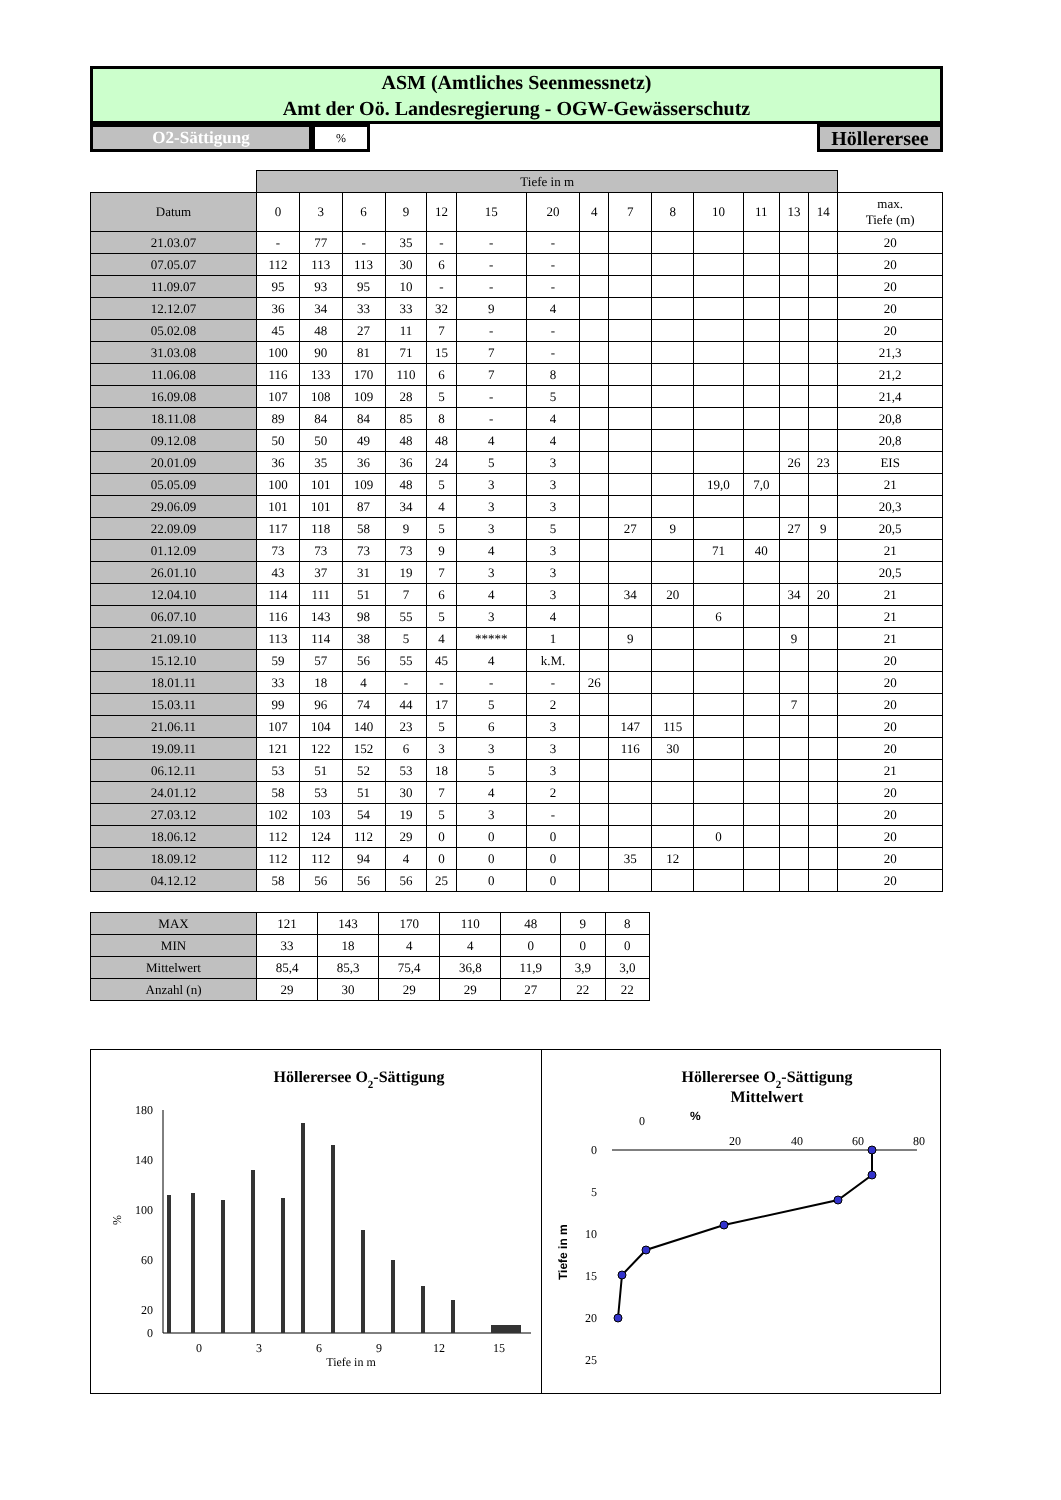ASM (Amtliches Seenmessnetz)
Amt der Oö. Landesregierung - OGW-Gewässerschutz
O2-Sättigung
%
Höllerersee
| | Tiefe in m | | | | | | | | | | | | | | |
| Datum | 0 | 3 | 6 | 9 | 12 | 15 | 20 | 4 | 7 | 8 | 10 | 11 | 13 | 14 | max. Tiefe (m) |
| 21.03.07 | - | 77 | - | 35 | - | - | - | | | | | | | | 20 |
| 07.05.07 | 112 | 113 | 113 | 30 | 6 | - | - | | | | | | | | 20 |
| 11.09.07 | 95 | 93 | 95 | 10 | - | - | - | | | | | | | | 20 |
| 12.12.07 | 36 | 34 | 33 | 33 | 32 | 9 | 4 | | | | | | | | 20 |
| 05.02.08 | 45 | 48 | 27 | 11 | 7 | - | - | | | | | | | | 20 |
| 31.03.08 | 100 | 90 | 81 | 71 | 15 | 7 | - | | | | | | | | 21,3 |
| 11.06.08 | 116 | 133 | 170 | 110 | 6 | 7 | 8 | | | | | | | | 21,2 |
| 16.09.08 | 107 | 108 | 109 | 28 | 5 | - | 5 | | | | | | | | 21,4 |
| 18.11.08 | 89 | 84 | 84 | 85 | 8 | - | 4 | | | | | | | | 20,8 |
| 09.12.08 | 50 | 50 | 49 | 48 | 48 | 4 | 4 | | | | | | | | 20,8 |
| 20.01.09 | 36 | 35 | 36 | 36 | 24 | 5 | 3 | | | | | | 26 | 23 | EIS |
| 05.05.09 | 100 | 101 | 109 | 48 | 5 | 3 | 3 | | | | 19,0 | 7,0 | | | 21 |
| 29.06.09 | 101 | 101 | 87 | 34 | 4 | 3 | 3 | | | | | | | | 20,3 |
| 22.09.09 | 117 | 118 | 58 | 9 | 5 | 3 | 5 | | 27 | 9 | | | 27 | 9 | 20,5 |
| 01.12.09 | 73 | 73 | 73 | 73 | 9 | 4 | 3 | | | | 71 | 40 | | | 21 |
| 26.01.10 | 43 | 37 | 31 | 19 | 7 | 3 | 3 | | | | | | | | 20,5 |
| 12.04.10 | 114 | 111 | 51 | 7 | 6 | 4 | 3 | | 34 | 20 | | | 34 | 20 | 21 |
| 06.07.10 | 116 | 143 | 98 | 55 | 5 | 3 | 4 | | | | 6 | | | | 21 |
| 21.09.10 | 113 | 114 | 38 | 5 | 4 | ***** | 1 | | 9 | | | | 9 | | 21 |
| 15.12.10 | 59 | 57 | 56 | 55 | 45 | 4 | k.M. | | | | | | | | 20 |
| 18.01.11 | 33 | 18 | 4 | - | - | - | - | 26 | | | | | | | 20 |
| 15.03.11 | 99 | 96 | 74 | 44 | 17 | 5 | 2 | | | | | | 7 | | 20 |
| 21.06.11 | 107 | 104 | 140 | 23 | 5 | 6 | 3 | | 147 | 115 | | | | | 20 |
| 19.09.11 | 121 | 122 | 152 | 6 | 3 | 3 | 3 | | 116 | 30 | | | | | 20 |
| 06.12.11 | 53 | 51 | 52 | 53 | 18 | 5 | 3 | | | | | | | | 21 |
| 24.01.12 | 58 | 53 | 51 | 30 | 7 | 4 | 2 | | | | | | | | 20 |
| 27.03.12 | 102 | 103 | 54 | 19 | 5 | 3 | - | | | | | | | | 20 |
| 18.06.12 | 112 | 124 | 112 | 29 | 0 | 0 | 0 | | | | 0 | | | | 20 |
| 18.09.12 | 112 | 112 | 94 | 4 | 0 | 0 | 0 | | 35 | 12 | | | | | 20 |
| 04.12.12 | 58 | 56 | 56 | 56 | 25 | 0 | 0 | | | | | | | | 20 |
| MAX | 121 | 143 | 170 | 110 | 48 | 9 | 8 |
| MIN | 33 | 18 | 4 | 4 | 0 | 0 | 0 |
| Mittelwert | 85,4 | 85,3 | 75,4 | 36,8 | 11,9 | 3,9 | 3,0 |
| Anzahl (n) | 29 | 30 | 29 | 29 | 27 | 22 | 22 |
Höllerersee O2-Sättigung
180
140
100
60
20
0
%
0
3
6
9
12
15
Tiefe in m
Höllerersee O2-Sättigung
Mittelwert
0
%
20
40
60
80
0
5
10
15
20
25
Tiefe in m